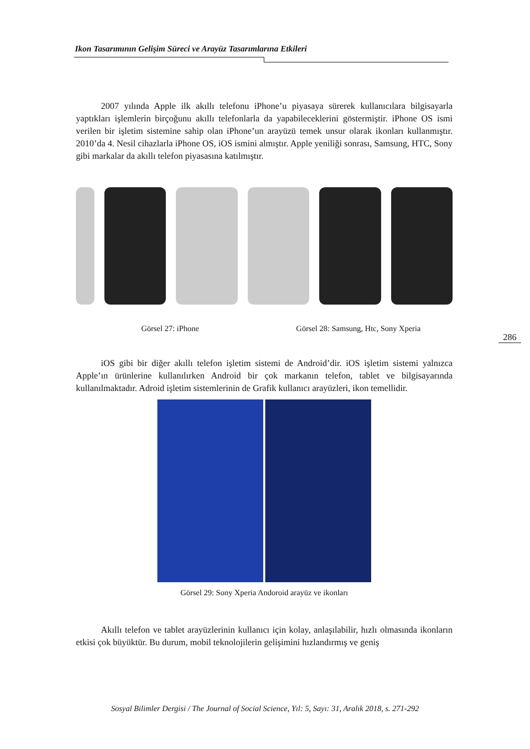Ikon Tasarımının Gelişim Süreci ve Arayüz Tasarımlarına Etkileri
2007 yılında Apple ilk akıllı telefonu iPhone’u piyasaya sürerek kullanıcılara bilgisayarla yaptıkları işlemlerin birçoğunu akıllı telefonlarla da yapabileceklerini göstermiştir. iPhone OS ismi verilen bir işletim sistemine sahip olan iPhone’un arayüzü temek unsur olarak ikonları kullanmıştır. 2010’da 4. Nesil cihazlarla iPhone OS, iOS ismini almıştır. Apple yeniliği sonrası, Samsung, HTC, Sony gibi markalar da akıllı telefon piyasasına katılmıştır.
Görsel 27: iPhone Görsel 28: Samsung, Htc, Sony Xperia
iOS gibi bir diğer akıllı telefon işletim sistemi de Android’dir. iOS işletim sistemi yalnızca Apple’ın ürünlerine kullanılırken Android bir çok markanın telefon, tablet ve bilgisayarında kullanılmaktadır. Adroid işletim sistemlerinin de Grafik kullanıcı arayüzleri, ikon temellidir.
Görsel 29: Sony Xperia Andoroid arayüz ve ikonları
Akıllı telefon ve tablet arayüzlerinin kullanıcı için kolay, anlaşılabilir, hızlı olmasında ikonların etkisi çok büyüktür. Bu durum, mobil teknolojilerin gelişimini hızlandırmış ve geniş
286
Sosyal Bilimler Dergisi / The Journal of Social Science, Yıl: 5, Sayı: 31, Aralık 2018, s. 271-292